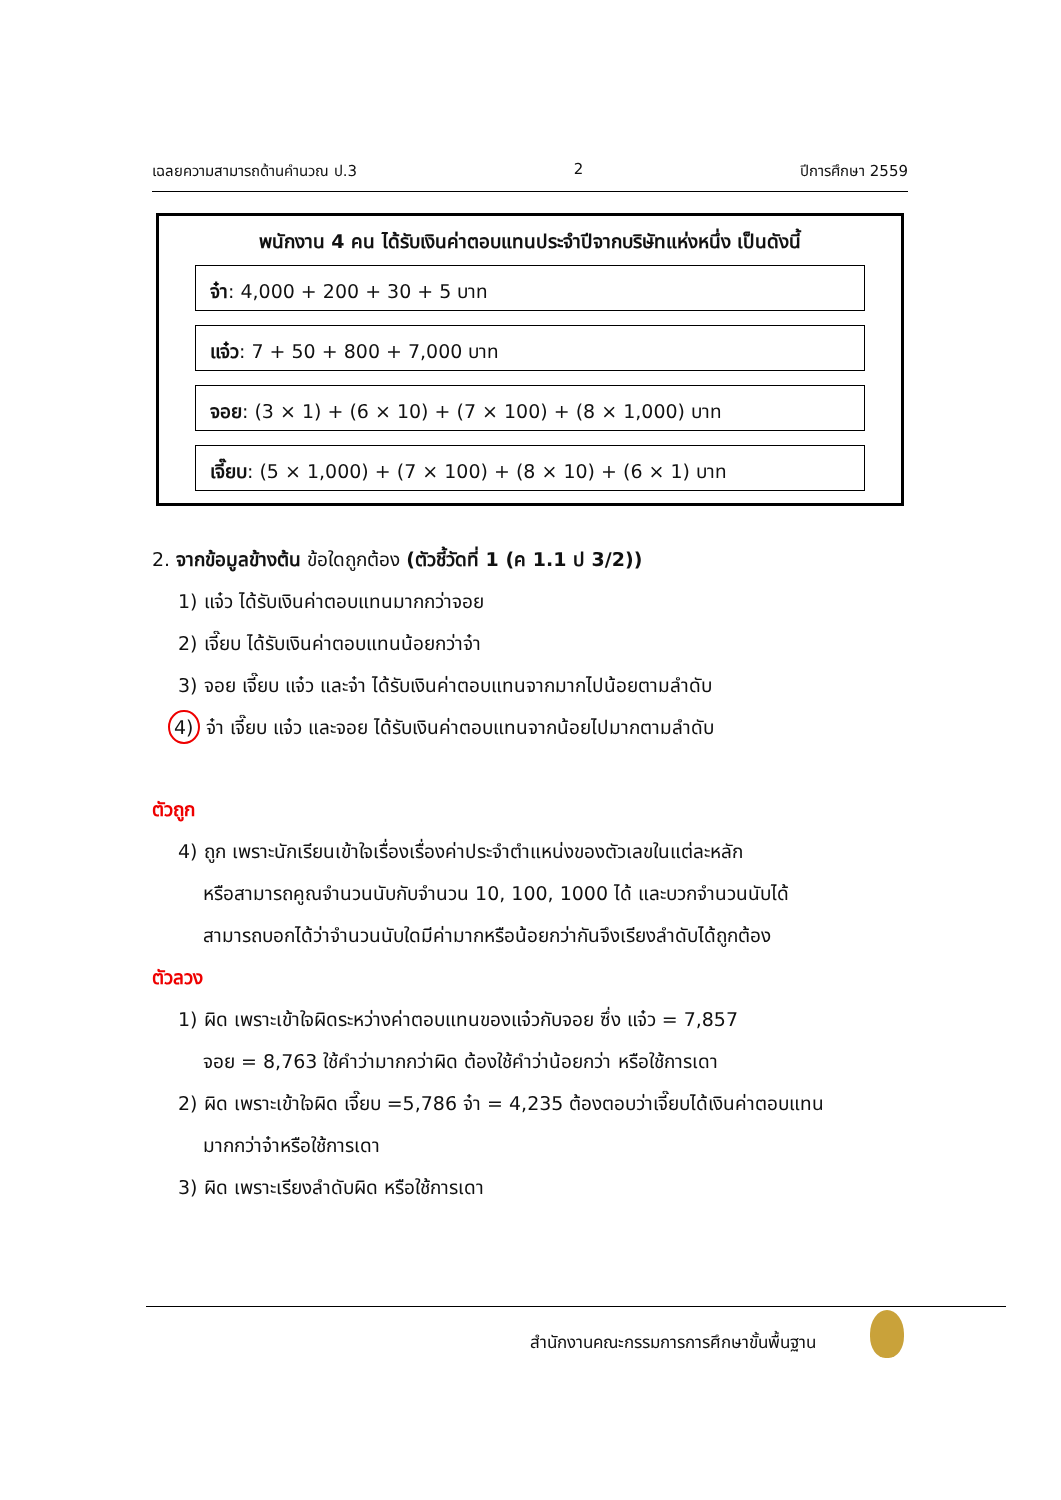เฉลยความสามารถด้านคำนวณ ป.3 2 ปีการศึกษา 2559
พนักงาน 4 คน ได้รับเงินค่าตอบแทนประจำปีจากบริษัทแห่งหนึ่ง เป็นดังนี้
จ๋า: 4,000 + 200 + 30 + 5 บาท
แจ๋ว: 7 + 50 + 800 + 7,000 บาท
จอย: (3 × 1) + (6 × 10) + (7 × 100) + (8 × 1,000) บาท
เจี๊ยบ: (5 × 1,000) + (7 × 100) + (8 × 10) + (6 × 1) บาท
2. จากข้อมูลข้างต้น ข้อใดถูกต้อง (ตัวชี้วัดที่ 1 (ค 1.1 ป 3/2))
1) แจ๋ว ได้รับเงินค่าตอบแทนมากกว่าจอย
2) เจี๊ยบ ได้รับเงินค่าตอบแทนน้อยกว่าจ๋า
3) จอย เจี๊ยบ แจ๋ว และจ๋า ได้รับเงินค่าตอบแทนจากมากไปน้อยตามลำดับ
4) จ๋า เจี๊ยบ แจ๋ว และจอย ได้รับเงินค่าตอบแทนจากน้อยไปมากตามลำดับ
ตัวถูก
4) ถูก เพราะนักเรียนเข้าใจเรื่องเรื่องค่าประจำตำแหน่งของตัวเลขในแต่ละหลัก
หรือสามารถคูณจำนวนนับกับจำนวน 10, 100, 1000 ได้ และบวกจำนวนนับได้
สามารถบอกได้ว่าจำนวนนับใดมีค่ามากหรือน้อยกว่ากันจึงเรียงลำดับได้ถูกต้อง
ตัวลวง
1) ผิด เพราะเข้าใจผิดระหว่างค่าตอบแทนของแจ๋วกับจอย ซึ่ง แจ๋ว = 7,857
จอย = 8,763 ใช้คำว่ามากกว่าผิด ต้องใช้คำว่าน้อยกว่า หรือใช้การเดา
2) ผิด เพราะเข้าใจผิด เจี๊ยบ =5,786 จ๋า = 4,235 ต้องตอบว่าเจี๊ยบได้เงินค่าตอบแทน
มากกว่าจ๋าหรือใช้การเดา
3) ผิด เพราะเรียงลำดับผิด หรือใช้การเดา
สำนักงานคณะกรรมการการศึกษาขั้นพื้นฐาน